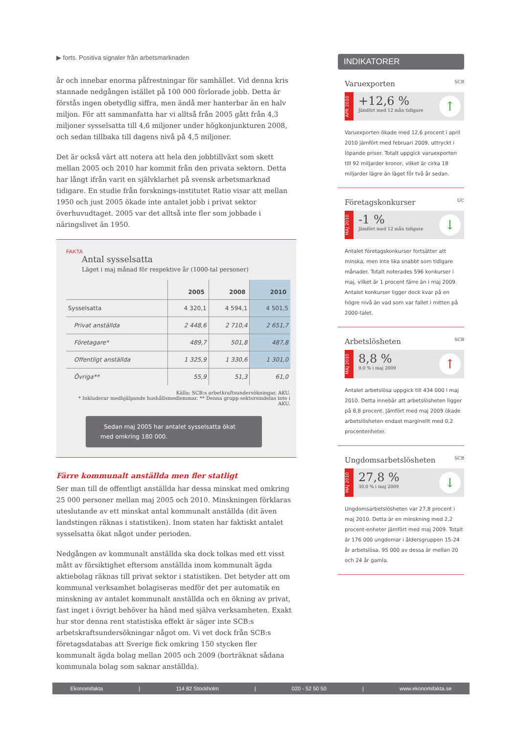▶ forts. Positiva signaler från arbetsmarknaden
år och innebar enorma påfrestningar för samhället. Vid denna kris stannade nedgången istället på 100 000 förlorade jobb. Detta är förstås ingen obetydlig siffra, men ändå mer hanterbar än en halv miljon. För att sammanfatta har vi alltså från 2005 gått från 4,3 miljoner sysselsatta till 4,6 miljoner under högkonjunkturen 2008, och sedan tillbaka till dagens nivå på 4,5 miljoner.
Det är också värt att notera att hela den jobbtillväxt som skett mellan 2005 och 2010 har kommit från den privata sektorn. Detta har långt ifrån varit en självklarhet på svensk arbetsmarknad tidigare. En studie från forsknings-institutet Ratio visar att mellan 1950 och just 2005 ökade inte antalet jobb i privat sektor överhuvudtaget. 2005 var det alltså inte fler som jobbade i näringslivet än 1950.
FAKTA
Antal sysselsatta
Läget i maj månad för respektive år (1000-tal personer)
| | 2005 | 2008 | 2010 |
| --- | --- | --- | --- |
| Sysselsatta | 4 320,1 | 4 594,1 | 4 501,5 |
| Privat anställda | 2 448,6 | 2 710,4 | 2 651,7 |
| Företagare* | 489,7 | 501,8 | 487,8 |
| Offentligt anställda | 1 325,9 | 1 330,6 | 1 301,0 |
| Övriga** | 55,9 | 51,3 | 61,0 |
Källa: SCB:s arbetkraftsundersökningar, AKU.
* Inkluderar medhjälpande hushållsmedlemmar. ** Denna grupp sektorsindelas inte i AKU.
i Sedan maj 2005 har antalet sysselsatta ökat med omkring 180 000.
Färre kommunalt anställda men fler statligt
Ser man till de offentligt anställda har dessa minskat med omkring 25 000 personer mellan maj 2005 och 2010. Minskningen förklaras uteslutande av ett minskat antal kommunalt anställda (dit även landstingen räknas i statistiken). Inom staten har faktiskt antalet sysselsatta ökat något under perioden.
Nedgången av kommunalt anställda ska dock tolkas med ett visst mått av försiktighet eftersom anställda inom kommunalt ägda aktiebolag räknas till privat sektor i statistiken. Det betyder att om kommunal verksamhet bolagiseras medför det per automatik en minskning av antalet kommunalt anställda och en ökning av privat, fast inget i övrigt behöver ha händ med själva verksamheten. Exakt hur stor denna rent statistiska effekt är säger inte SCB:s arbetskraftsundersökningar något om. Vi vet dock från SCB:s företagsdatabas att Sverige fick omkring 150 stycken fler kommunalt ägda bolag mellan 2005 och 2009 (borträknat sådana kommunala bolag som saknar anställda).
INDIKATORER
Varuexporten SCB
APR 2010
+12,6 %
Jämfört med 12 mån tidigare
↑
Varuexporten ökade med 12,6 procent i april 2010 jämfört med februari 2009, uttryckt i löpande priser. Totalt uppgick varuexporten till 92 miljarder kronor, vilket är cirka 18 miljarder lägre än läget för två år sedan.
Företagskonkurser UC
MAJ 2010
-1 %
Jämfört med 12 mån tidigare
↓
Antalet företagskonkurser fortsätter att minska, men inte lika snabbt som tidigare månader. Totalt noterades 596 konkurser i maj, vilket är 1 procent färre än i maj 2009. Antalet konkurser ligger dock kvar på en högre nivå än vad som var fallet i mitten på 2000-talet.
Arbetslösheten SCB
MAJ 2010
8,8 %
9,0 % i maj 2009
↑
Antalet arbetslösa uppgick till 434 000 i maj 2010. Detta innebär att arbetslösheten ligger på 8,8 procent. Jämfört med maj 2009 ökade arbetslösheten endast marginellt med 0,2 procentenheter.
Ungdomsarbetslösheten SCB
MAJ 2010
27,8 %
30,0 % i maj 2009
↓
Ungdomsarbetslösheten var 27,8 procent i maj 2010. Detta är en minskning med 2,2 procent-enheter jämfört med maj 2009. Totalt är 176 000 ungdomar i åldersgruppen 15-24 år arbetslösa. 95 000 av dessa är mellan 20 och 24 år gamla.
Ekonomifakta | 114 82 Stockholm | 020 - 52 50 50 | www.ekonomifakta.se